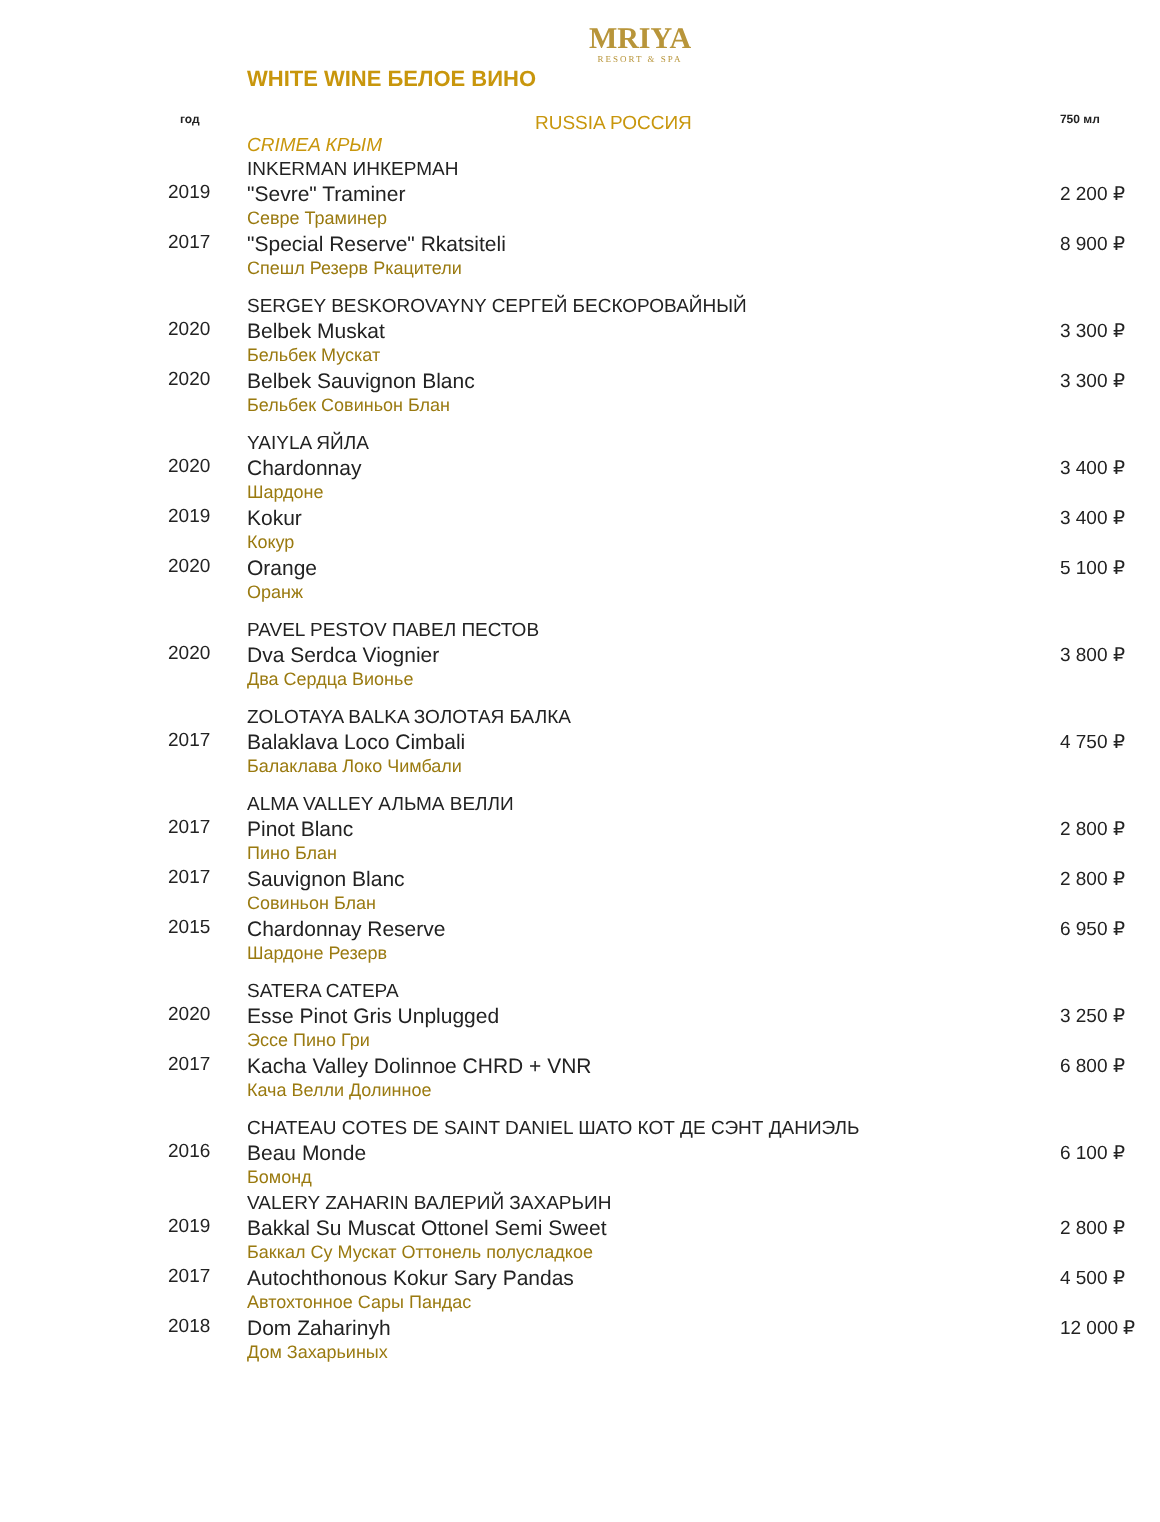MRIYA
RESORT & SPA
WHITE WINE БЕЛОЕ ВИНО
| год | RUSSIA РОССИЯ | 750 мл |
| --- | --- | --- |
| | CRIMEA КРЫМ | |
| | INKERMAN ИНКЕРМАН | |
| 2019 | "Sevre" Traminer Севре Траминер | 2 200 ₽ |
| 2017 | "Special Reserve" Rkatsiteli Спешл Резерв Ркацители | 8 900 ₽ |
| | SERGEY BESKOROVAYNY СЕРГЕЙ БЕСКОРОВАЙНЫЙ | |
| 2020 | Belbek Muskat Бельбек Мускат | 3 300 ₽ |
| 2020 | Belbek Sauvignon Blanc Бельбек Совиньон Блан | 3 300 ₽ |
| | YAIYLA ЯЙЛА | |
| 2020 | Chardonnay Шардоне | 3 400 ₽ |
| 2019 | Kokur Кокур | 3 400 ₽ |
| 2020 | Orange Оранж | 5 100 ₽ |
| | PAVEL PESTOV ПАВЕЛ ПЕСТОВ | |
| 2020 | Dva Serdca Viognier Два Сердца Вионье | 3 800 ₽ |
| | ZOLOTAYA BALKA ЗОЛОТАЯ БАЛКА | |
| 2017 | Balaklava Loco Cimbali Балаклава Локо Чимбали | 4 750 ₽ |
| | ALMA VALLEY АЛЬМА ВЕЛЛИ | |
| 2017 | Pinot Blanc Пино Блан | 2 800 ₽ |
| 2017 | Sauvignon Blanc Совиньон Блан | 2 800 ₽ |
| 2015 | Chardonnay Reserve Шардоне Резерв | 6 950 ₽ |
| | SATERA САТЕРА | |
| 2020 | Esse Pinot Gris Unplugged Эссе Пино Гри | 3 250 ₽ |
| 2017 | Kacha Valley Dolinnoe CHRD + VNR Кача Велли Долинное | 6 800 ₽ |
| | CHATEAU COTES DE SAINT DANIEL ШАТО КОТ ДЕ СЭНТ ДАНИЭЛЬ | |
| 2016 | Beau Monde Бомонд | 6 100 ₽ |
| | VALERY ZAHARIN ВАЛЕРИЙ ЗАХАРЬИН | |
| 2019 | Bakkal Su Muscat Ottonel Semi Sweet Баккал Су Мускат Оттонель полусладкое | 2 800 ₽ |
| 2017 | Autochthonous Kokur Sary Pandas Автохтонное Сары Пандас | 4 500 ₽ |
| 2018 | Dom Zaharinyh Дом Захарьиных | 12 000 ₽ |